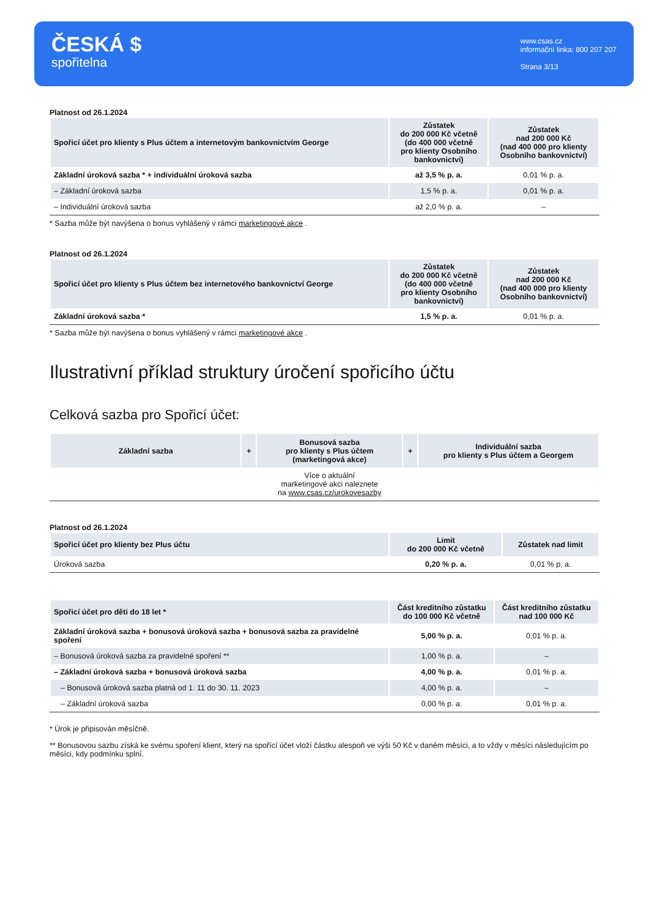ČESKÁ $
spořitelna
www.csas.cz
informační linka: 800 207 207
Strana 3/13
Platnost od 26.1.2024
| Spořicí účet pro klienty s Plus účtem a internetovým bankovnictvím George | Zůstatek do 200 000 Kč včetně (do 400 000 včetně pro klienty Osobního bankovnictví) | Zůstatek nad 200 000 Kč (nad 400 000 pro klienty Osobního bankovnictví) |
| --- | --- | --- |
| Základní úroková sazba * + individuální úroková sazba | až 3,5 % p. a. | 0,01 % p. a. |
| – Základní úroková sazba | 1,5 % p. a. | 0,01 % p. a. |
| – Individuální úroková sazba | až 2,0 % p. a. | – |
* Sazba může být navýšena o bonus vyhlášený v rámci marketingové akce .
Platnost od 26.1.2024
| Spořicí účet pro klienty s Plus účtem bez internetového bankovnictví George | Zůstatek do 200 000 Kč včetně (do 400 000 včetně pro klienty Osobního bankovnictví) | Zůstatek nad 200 000 Kč (nad 400 000 pro klienty Osobního bankovnictví) |
| --- | --- | --- |
| Základní úroková sazba * | 1,5 % p. a. | 0,01 % p. a. |
* Sazba může být navýšena o bonus vyhlášený v rámci marketingové akce .
Ilustrativní příklad struktury úročení spořicího účtu
Celková sazba pro Spořicí účet:
| Základní sazba | + | Bonusová sazba pro klienty s Plus účtem (marketingová akce) | + | Individuální sazba pro klienty s Plus účtem a Georgem |
| --- | --- | --- | --- | --- |
| | | Více o aktuální marketingové akci naleznete na www.csas.cz/urokovesazby | | |
Platnost od 26.1.2024
| Spořicí účet pro klienty bez Plus účtu | Limit do 200 000 Kč včetně | Zůstatek nad limit |
| --- | --- | --- |
| Úroková sazba | 0,20 % p. a. | 0,01 % p. a. |
| Spořicí účet pro děti do 18 let * | Část kreditního zůstatku do 100 000 Kč včetně | Část kreditního zůstatku nad 100 000 Kč |
| --- | --- | --- |
| Základní úroková sazba + bonusová úroková sazba + bonusová sazba za pravidelné spoření | 5,00 % p. a. | 0,01 % p. a. |
| – Bonusová úroková sazba za pravidelné spoření ** | 1,00 % p. a. | – |
| – Základní úroková sazba + bonusová úroková sazba | 4,00 % p. a. | 0,01 % p. a. |
| – Bonusová úroková sazba platná od 1. 11 do 30. 11. 2023 | 4,00 % p. a. | – |
| – Základní úroková sazba | 0,00 % p. a. | 0,01 % p. a. |
* Úrok je připisován měsíčně.
** Bonusovou sazbu získá ke svému spoření klient, který na spořící účet vloží částku alespoň ve výši 50 Kč v daném měsíci, a to vždy v měsíci následujícím po měsíci, kdy podmínku splní.